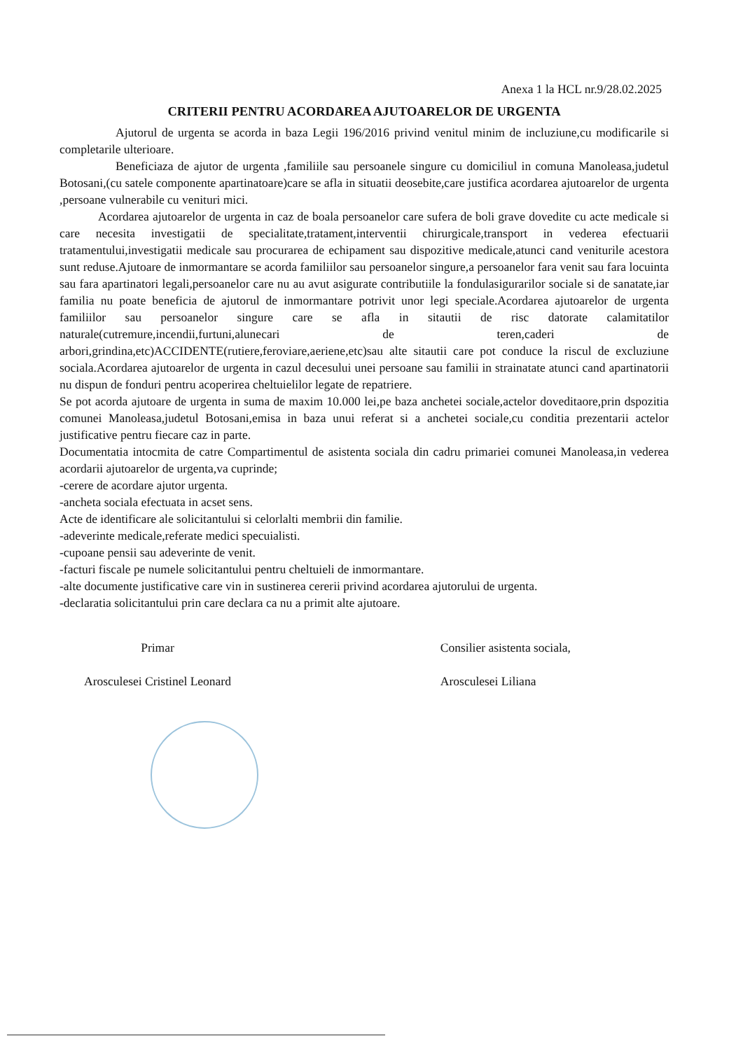Anexa 1 la HCL nr.9/28.02.2025
CRITERII PENTRU ACORDAREA AJUTOARELOR DE URGENTA
Ajutorul de urgenta se acorda in baza Legii 196/2016 privind venitul minim de incluziune,cu modificarile si completarile ulterioare.
Beneficiaza de ajutor de urgenta ,familiile sau persoanele singure cu domiciliul in comuna Manoleasa,judetul Botosani,(cu satele componente apartinatoare)care se afla in situatii deosebite,care justifica acordarea ajutoarelor de urgenta ,persoane vulnerabile cu venituri mici.
Acordarea ajutoarelor de urgenta in caz de boala persoanelor care sufera de boli grave dovedite cu acte medicale si care necesita investigatii de specialitate,tratament,interventii chirurgicale,transport in vederea efectuarii tratamentului,investigatii medicale sau procurarea de echipament sau dispozitive medicale,atunci cand veniturile acestora sunt reduse.Ajutoare de inmormantare se acorda familiilor sau persoanelor singure,a persoanelor fara venit sau fara locuinta sau fara apartinatori legali,persoanelor care nu au avut asigurate contributiile la fondulasigurarilor sociale si de sanatate,iar familia nu poate beneficia de ajutorul de inmormantare potrivit unor legi speciale.Acordarea ajutoarelor de urgenta familiilor sau persoanelor singure care se afla in sitautii de risc datorate calamitatilor naturale(cutremure,incendii,furtuni,alunecari de teren,caderi de arbori,grindina,etc)ACCIDENTE(rutiere,feroviare,aeriene,etc)sau alte sitautii care pot conduce la riscul de excluziune sociala.Acordarea ajutoarelor de urgenta in cazul decesului unei persoane sau familii in strainatate atunci cand apartinatorii nu dispun de fonduri pentru acoperirea cheltuielilor legate de repatriere.
Se pot acorda ajutoare de urgenta in suma de maxim 10.000 lei,pe baza anchetei sociale,actelor doveditaore,prin dspozitia comunei Manoleasa,judetul Botosani,emisa in baza unui referat si a anchetei sociale,cu conditia prezentarii actelor justificative pentru fiecare caz in parte.
Documentatia intocmita de catre Compartimentul de asistenta sociala din cadru primariei comunei Manoleasa,in vederea acordarii ajutoarelor de urgenta,va cuprinde;
-cerere de acordare ajutor urgenta.
-ancheta sociala efectuata in acset sens.
Acte de identificare ale solicitantului si celorlalti membrii din familie.
-adeverinte medicale,referate medici specuialisti.
-cupoane pensii sau adeverinte de venit.
-facturi fiscale pe numele solicitantului pentru cheltuieli de inmormantare.
-alte documente justificative care vin in sustinerea cererii privind acordarea ajutorului de urgenta.
-declaratia solicitantului prin care declara ca nu a primit alte ajutoare.
Primar
Arosculesei Cristinel Leonard
Consilier asistenta sociala,
Arosculesei Liliana